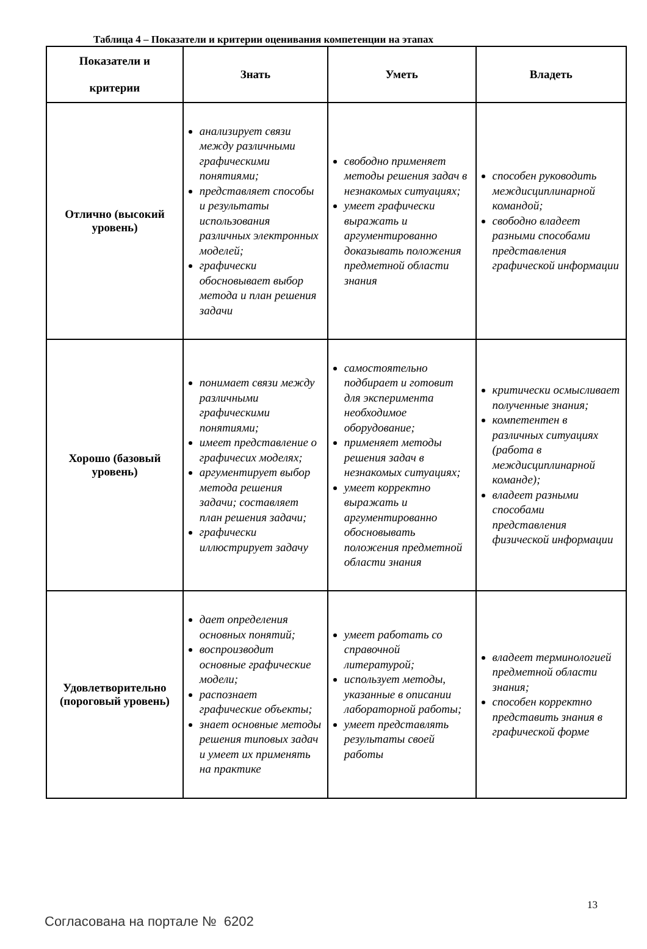Таблица 4 – Показатели и критерии оценивания компетенции на этапах
| Показатели и критерии | Знать | Уметь | Владеть |
| --- | --- | --- | --- |
| Отлично (высокий уровень) | анализирует связи между различными графическими понятиями; представляет способы и результаты использования различных электронных моделей; графически обосновывает выбор метода и план решения задачи | свободно применяет методы решения задач в незнакомых ситуациях; умеет графически выражать и аргументированно доказывать положения предметной области знания | способен руководить междисциплинарной командой; свободно владеет разными способами представления графической информации |
| Хорошо (базовый уровень) | понимает связи между различными графическими понятиями; имеет представление о графичесих моделях; аргументирует выбор метода решения задачи; составляет план решения задачи; графически иллюстрирует задачу | самостоятельно подбирает и готовит для эксперимента необходимое оборудование; применяет методы решения задач в незнакомых ситуациях; умеет корректно выражать и аргументированно обосновывать положения предметной области знания | критически осмысливает полученные знания; компетентен в различных ситуациях (работа в междисциплинарной команде); владеет разными способами представления физической информации |
| Удовлетворительно (пороговый уровень) | дает определения основных понятий; воспроизводит основные графические модели; распознает графические объекты; знает основные методы решения типовых задач и умеет их применять на практике | умеет работать со справочной литературой; использует методы, указанные в описании лабораторной работы; умеет представлять результаты своей работы | владеет терминологией предметной области знания; способен корректно представить знания в графической форме |
13
Согласована на портале № 6202